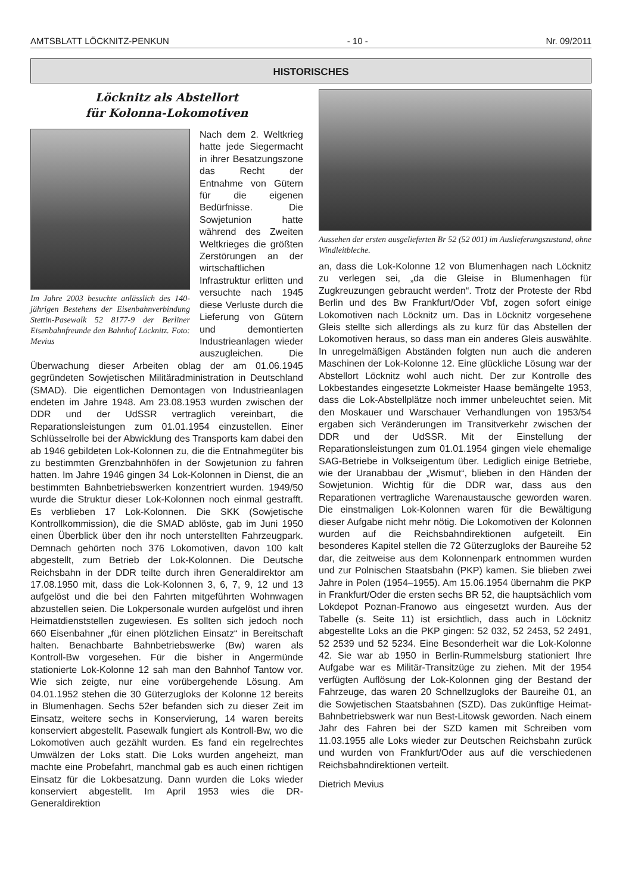AMTSBLATT LÖCKNITZ-PENKUN - 10 - Nr. 09/2011
HISTORISCHES
Löcknitz als Abstellort
für Kolonna-Lokomotiven
Im Jahre 2003 besuchte anlässlich des 140-jährigen Bestehens der Eisenbahnverbindung Stettin-Pasewalk 52 8177-9 der Berliner Eisenbahnfreunde den Bahnhof Löcknitz. Foto: Mevius
Nach dem 2. Weltkrieg hatte jede Siegermacht in ihrer Besatzungszone das Recht der Entnahme von Gütern für die eigenen Bedürfnisse. Die Sowjetunion hatte während des Zweiten Weltkrieges die größten Zerstörungen an der wirtschaftlichen Infrastruktur erlitten und versuchte nach 1945 diese Verluste durch die Lieferung von Gütern und demontierten Industrieanlagen wieder auszugleichen. Die Überwachung dieser Arbeiten oblag der am 01.06.1945 gegründeten Sowjetischen Militäradministration in Deutschland (SMAD). Die eigentlichen Demontagen von Industrieanlagen endeten im Jahre 1948. Am 23.08.1953 wurden zwischen der DDR und der UdSSR vertraglich vereinbart, die Reparationsleistungen zum 01.01.1954 einzustellen. Einer Schlüsselrolle bei der Abwicklung des Transports kam dabei den ab 1946 gebildeten Lok-Kolonnen zu, die die Entnahmegüter bis zu bestimmten Grenzbahnhöfen in der Sowjetunion zu fahren hatten. Im Jahre 1946 gingen 34 Lok-Kolonnen in Dienst, die an bestimmten Bahnbetriebswerken konzentriert wurden. 1949/50 wurde die Struktur dieser Lok-Kolonnen noch einmal gestrafft. Es verblieben 17 Lok-Kolonnen. Die SKK (Sowjetische Kontrollkommission), die die SMAD ablöste, gab im Juni 1950 einen Überblick über den ihr noch unterstellten Fahrzeugpark. Demnach gehörten noch 376 Lokomotiven, davon 100 kalt abgestellt, zum Betrieb der Lok-Kolonnen. Die Deutsche Reichsbahn in der DDR teilte durch ihren Generaldirektor am 17.08.1950 mit, dass die Lok-Kolonnen 3, 6, 7, 9, 12 und 13 aufgelöst und die bei den Fahrten mitgeführten Wohnwagen abzustellen seien. Die Lokpersonale wurden aufgelöst und ihren Heimatdienststellen zugewiesen. Es sollten sich jedoch noch 660 Eisenbahner „für einen plötzlichen Einsatz“ in Bereitschaft halten. Benachbarte Bahnbetriebswerke (Bw) waren als Kontroll-Bw vorgesehen. Für die bisher in Angermünde stationierte Lok-Kolonne 12 sah man den Bahnhof Tantow vor. Wie sich zeigte, nur eine vorübergehende Lösung. Am 04.01.1952 stehen die 30 Güterzugloks der Kolonne 12 bereits in Blumenhagen. Sechs 52er befanden sich zu dieser Zeit im Einsatz, weitere sechs in Konservierung, 14 waren bereits konserviert abgestellt. Pasewalk fungiert als Kontroll-Bw, wo die Lokomotiven auch gezählt wurden. Es fand ein regelrechtes Umwälzen der Loks statt. Die Loks wurden angeheizt, man machte eine Probefahrt, manchmal gab es auch einen richtigen Einsatz für die Lokbesatzung. Dann wurden die Loks wieder konserviert abgestellt. Im April 1953 wies die DR-Generaldirektion
Aussehen der ersten ausgelieferten Br 52 (52 001) im Auslieferungszustand, ohne Windleitbleche.
an, dass die Lok-Kolonne 12 von Blumenhagen nach Löcknitz zu verlegen sei, „da die Gleise in Blumenhagen für Zugkreuzungen gebraucht werden“. Trotz der Proteste der Rbd Berlin und des Bw Frankfurt/Oder Vbf, zogen sofort einige Lokomotiven nach Löcknitz um. Das in Löcknitz vorgesehene Gleis stellte sich allerdings als zu kurz für das Abstellen der Lokomotiven heraus, so dass man ein anderes Gleis auswählte. In unregelmäßigen Abständen folgten nun auch die anderen Maschinen der Lok-Kolonne 12. Eine glückliche Lösung war der Abstellort Löcknitz wohl auch nicht. Der zur Kontrolle des Lokbestandes eingesetzte Lokmeister Haase bemängelte 1953, dass die Lok-Abstellplätze noch immer unbeleuchtet seien. Mit den Moskauer und Warschauer Verhandlungen von 1953/54 ergaben sich Veränderungen im Transitverkehr zwischen der DDR und der UdSSR. Mit der Einstellung der Reparationsleistungen zum 01.01.1954 gingen viele ehemalige SAG-Betriebe in Volkseigentum über. Lediglich einige Betriebe, wie der Uranabbau der „Wismut“, blieben in den Händen der Sowjetunion. Wichtig für die DDR war, dass aus den Reparationen vertragliche Warenaustausche geworden waren. Die einstmaligen Lok-Kolonnen waren für die Bewältigung dieser Aufgabe nicht mehr nötig. Die Lokomotiven der Kolonnen wurden auf die Reichsbahndirektionen aufgeteilt. Ein besonderes Kapitel stellen die 72 Güterzugloks der Baureihe 52 dar, die zeitweise aus dem Kolonnenpark entnommen wurden und zur Polnischen Staatsbahn (PKP) kamen. Sie blieben zwei Jahre in Polen (1954–1955). Am 15.06.1954 übernahm die PKP in Frankfurt/Oder die ersten sechs BR 52, die hauptsächlich vom Lokdepot Poznan-Franowo aus eingesetzt wurden. Aus der Tabelle (s. Seite 11) ist ersichtlich, dass auch in Löcknitz abgestellte Loks an die PKP gingen: 52 032, 52 2453, 52 2491, 52 2539 und 52 5234. Eine Besonderheit war die Lok-Kolonne 42. Sie war ab 1950 in Berlin-Rummelsburg stationiert Ihre Aufgabe war es Militär-Transitzüge zu ziehen. Mit der 1954 verfügten Auflösung der Lok-Kolonnen ging der Bestand der Fahrzeuge, das waren 20 Schnellzugloks der Baureihe 01, an die Sowjetischen Staatsbahnen (SZD). Das zukünftige Heimat-Bahnbetriebswerk war nun Best-Litowsk geworden. Nach einem Jahr des Fahren bei der SZD kamen mit Schreiben vom 11.03.1955 alle Loks wieder zur Deutschen Reichsbahn zurück und wurden von Frankfurt/Oder aus auf die verschiedenen Reichsbahndirektionen verteilt.
Dietrich Mevius